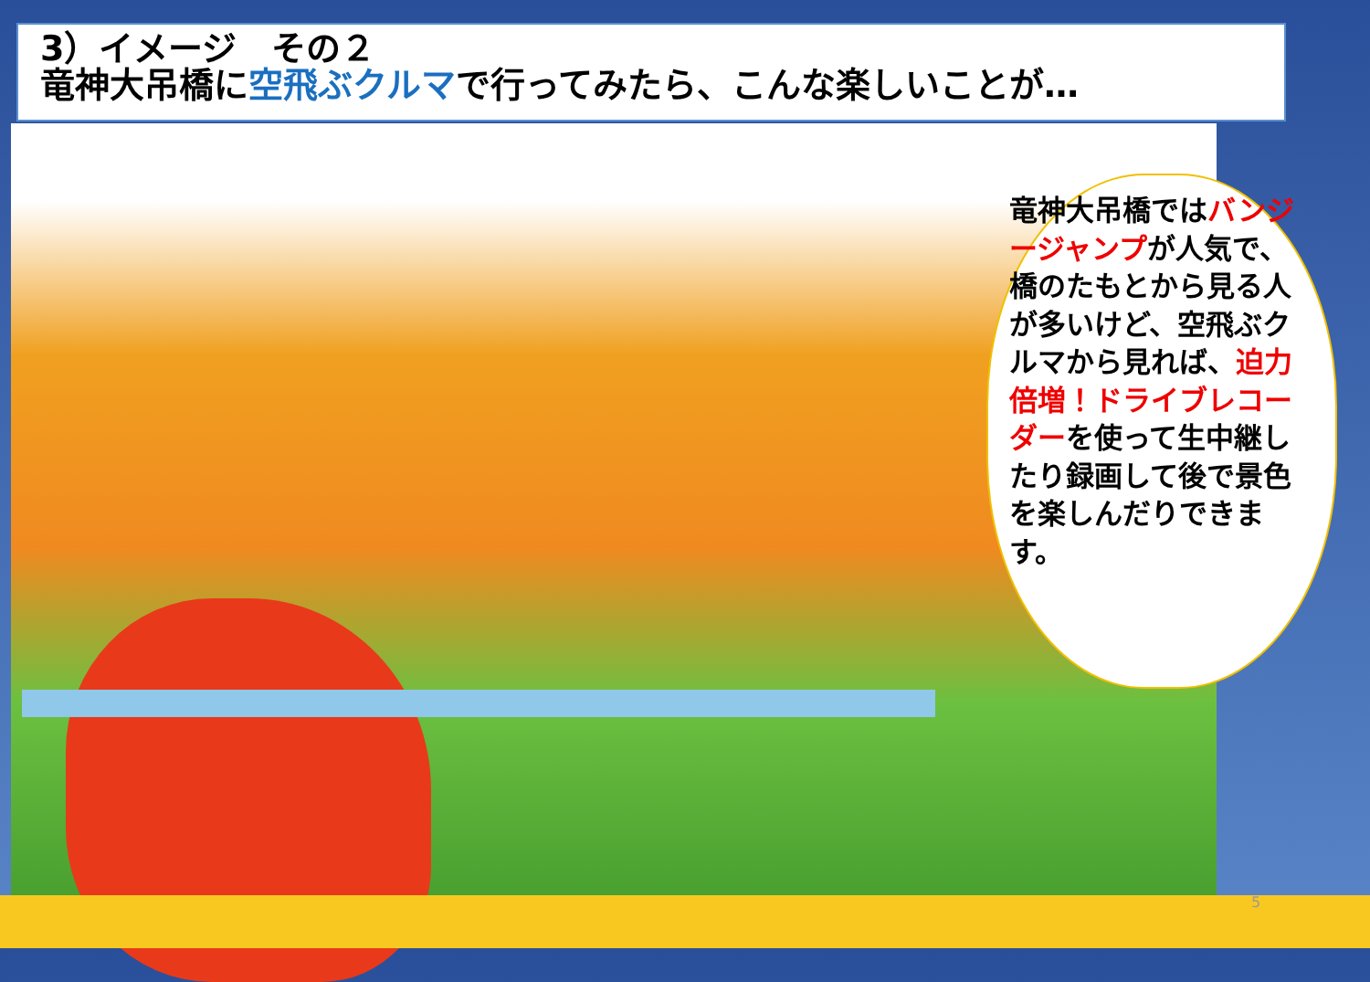3）イメージ　その２
竜神大吊橋に空飛ぶクルマで行ってみたら、こんな楽しいことが…
竜神大吊橋ではバンジージャンプが人気で、橋のたもとから見る人が多いけど、空飛ぶクルマから見れば、迫力倍増！ドライブレコーダーを使って生中継したり録画して後で景色を楽しんだりできます。
5